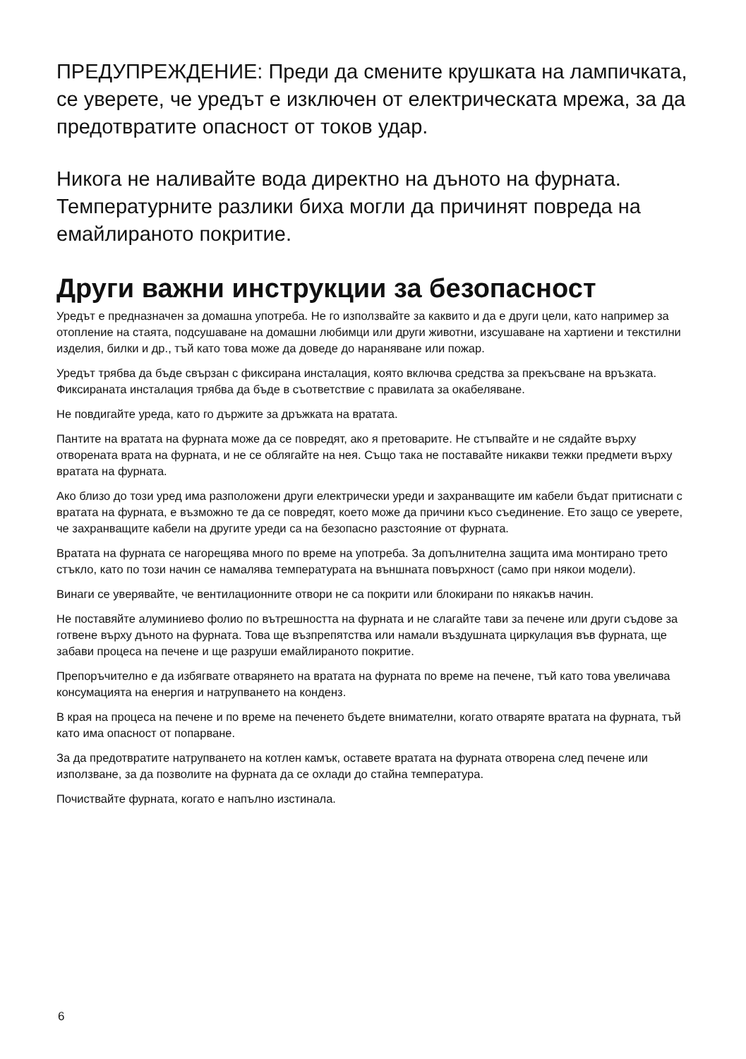ПРЕДУПРЕЖДЕНИЕ: Преди да смените крушката на лампичката, се уверете, че уредът е изключен от електрическата мрежа, за да предотвратите опасност от токов удар.
Никога не наливайте вода директно на дъното на фурната. Температурните разлики биха могли да причинят повреда на емайлираното покритие.
Други важни инструкции за безопасност
Уредът е предназначен за домашна употреба. Не го използвайте за каквито и да е други цели, като например за отопление на стаята, подсушаване на домашни любимци или други животни, изсушаване на хартиени и текстилни изделия, билки и др., тъй като това може да доведе до нараняване или пожар.
Уредът трябва да бъде свързан с фиксирана инсталация, която включва средства за прекъсване на връзката. Фиксираната инсталация трябва да бъде в съответствие с правилата за окабеляване.
Не повдигайте уреда, като го държите за дръжката на вратата.
Пантите на вратата на фурната може да се повредят, ако я претоварите. Не стъпвайте и не сядайте върху отворената врата на фурната, и не се облягайте на нея. Също така не поставайте никакви тежки предмети върху вратата на фурната.
Ако близо до този уред има разположени други електрически уреди и захранващите им кабели бъдат притиснати с вратата на фурната, е възможно те да се повредят, което може да причини късо съединение. Ето защо се уверете, че захранващите кабели на другите уреди са на безопасно разстояние от фурната.
Вратата на фурната се нагорещява много по време на употреба. За допълнителна защита има монтирано трето стъкло, като по този начин се намалява температурата на външната повърхност (само при някои модели).
Винаги се уверявайте, че вентилационните отвори не са покрити или блокирани по някакъв начин.
Не поставяйте алуминиево фолио по вътрешността на фурната и не слагайте тави за печене или други съдове за готвене върху дъното на фурната. Това ще възпрепятства или намали въздушната циркулация във фурната, ще забави процеса на печене и ще разруши емайлираното покритие.
Препоръчително е да избягвате отварянето на вратата на фурната по време на печене, тъй като това увеличава консумацията на енергия и натрупването на конденз.
В края на процеса на печене и по време на печенето бъдете внимателни, когато отваряте вратата на фурната, тъй като има опасност от попарване.
За да предотвратите натрупването на котлен камък, оставете вратата на фурната отворена след печене или използване, за да позволите на фурната да се охлади до стайна температура.
Почиствайте фурната, когато е напълно изстинала.
6